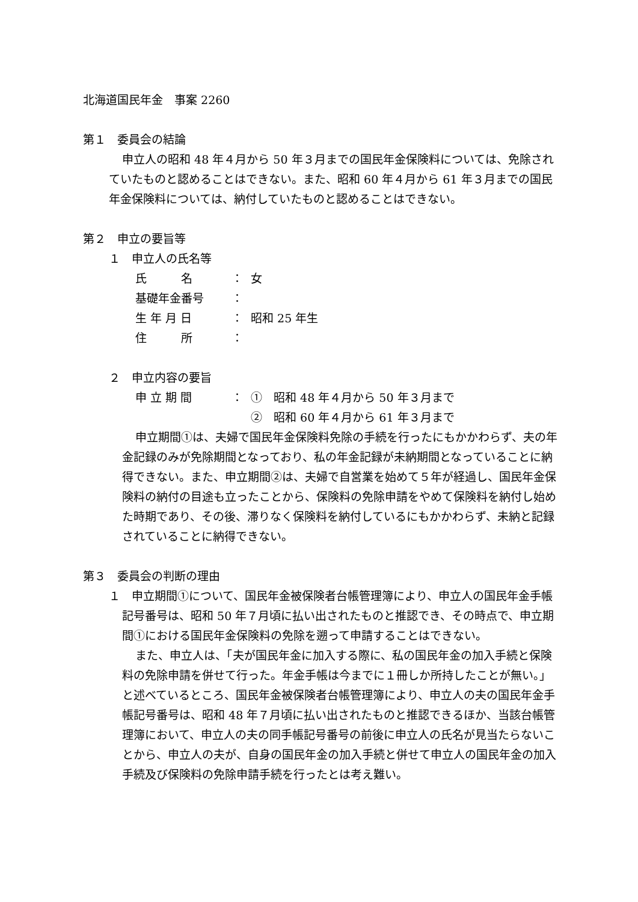北海道国民年金　事案 2260
第１　委員会の結論
申立人の昭和 48 年４月から 50 年３月までの国民年金保険料については、免除されていたものと認めることはできない。また、昭和 60 年４月から 61 年３月までの国民年金保険料については、納付していたものと認めることはできない。
第２　申立の要旨等
１　申立人の氏名等
| 氏 名 | ： | 女 |
| 基礎年金番号 | ： | |
| 生 年 月 日 | ： | 昭和 25 年生 |
| 住 所 | ： | |
２　申立内容の要旨
| 申 立 期 間 | ： | ① 昭和 48 年４月から 50 年３月まで |
| | | ② 昭和 60 年４月から 61 年３月まで |
申立期間①は、夫婦で国民年金保険料免除の手続を行ったにもかかわらず、夫の年金記録のみが免除期間となっており、私の年金記録が未納期間となっていることに納得できない。また、申立期間②は、夫婦で自営業を始めて５年が経過し、国民年金保険料の納付の目途も立ったことから、保険料の免除申請をやめて保険料を納付し始めた時期であり、その後、滞りなく保険料を納付しているにもかかわらず、未納と記録されていることに納得できない。
第３　委員会の判断の理由
１　申立期間①について、国民年金被保険者台帳管理簿により、申立人の国民年金手帳記号番号は、昭和 50 年７月頃に払い出されたものと推認でき、その時点で、申立期間①における国民年金保険料の免除を遡って申請することはできない。
また、申立人は、「夫が国民年金に加入する際に、私の国民年金の加入手続と保険料の免除申請を併せて行った。年金手帳は今までに１冊しか所持したことが無い。」と述べているところ、国民年金被保険者台帳管理簿により、申立人の夫の国民年金手帳記号番号は、昭和 48 年７月頃に払い出されたものと推認できるほか、当該台帳管理簿において、申立人の夫の同手帳記号番号の前後に申立人の氏名が見当たらないことから、申立人の夫が、自身の国民年金の加入手続と併せて申立人の国民年金の加入手続及び保険料の免除申請手続を行ったとは考え難い。